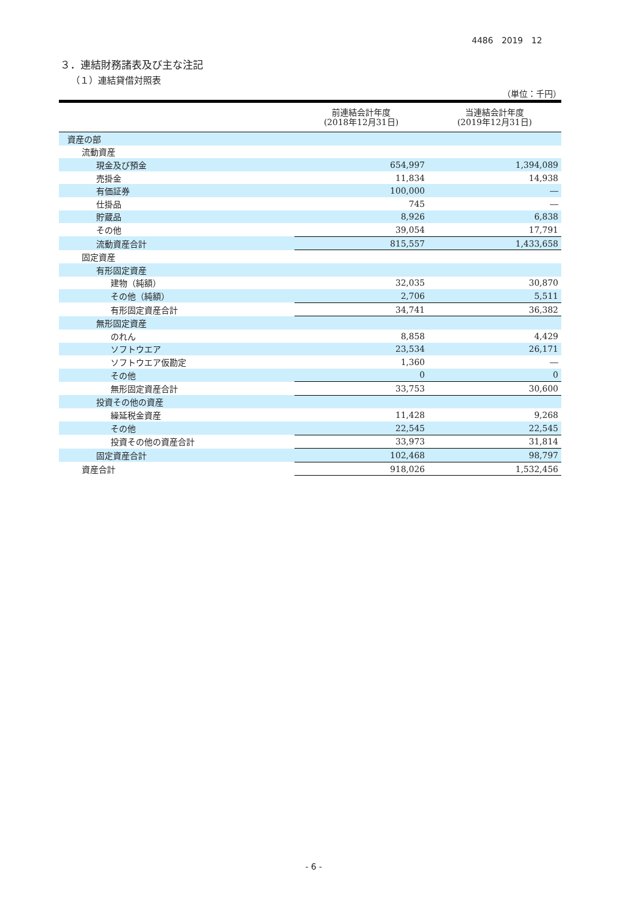4486　2019　12
３．連結財務諸表及び主な注記
（１）連結貸借対照表
（単位：千円）
| | 前連結会計年度 (2018年12月31日) | 当連結会計年度 (2019年12月31日) |
| --- | --- | --- |
| 資産の部 | | |
| 流動資産 | | |
| 現金及び預金 | 654,997 | 1,394,089 |
| 売掛金 | 11,834 | 14,938 |
| 有価証券 | 100,000 | ― |
| 仕掛品 | 745 | ― |
| 貯蔵品 | 8,926 | 6,838 |
| その他 | 39,054 | 17,791 |
| 流動資産合計 | 815,557 | 1,433,658 |
| 固定資産 | | |
| 有形固定資産 | | |
| 建物（純額） | 32,035 | 30,870 |
| その他（純額） | 2,706 | 5,511 |
| 有形固定資産合計 | 34,741 | 36,382 |
| 無形固定資産 | | |
| のれん | 8,858 | 4,429 |
| ソフトウエア | 23,534 | 26,171 |
| ソフトウエア仮勘定 | 1,360 | ― |
| その他 | 0 | 0 |
| 無形固定資産合計 | 33,753 | 30,600 |
| 投資その他の資産 | | |
| 繰延税金資産 | 11,428 | 9,268 |
| その他 | 22,545 | 22,545 |
| 投資その他の資産合計 | 33,973 | 31,814 |
| 固定資産合計 | 102,468 | 98,797 |
| 資産合計 | 918,026 | 1,532,456 |
- 6 -